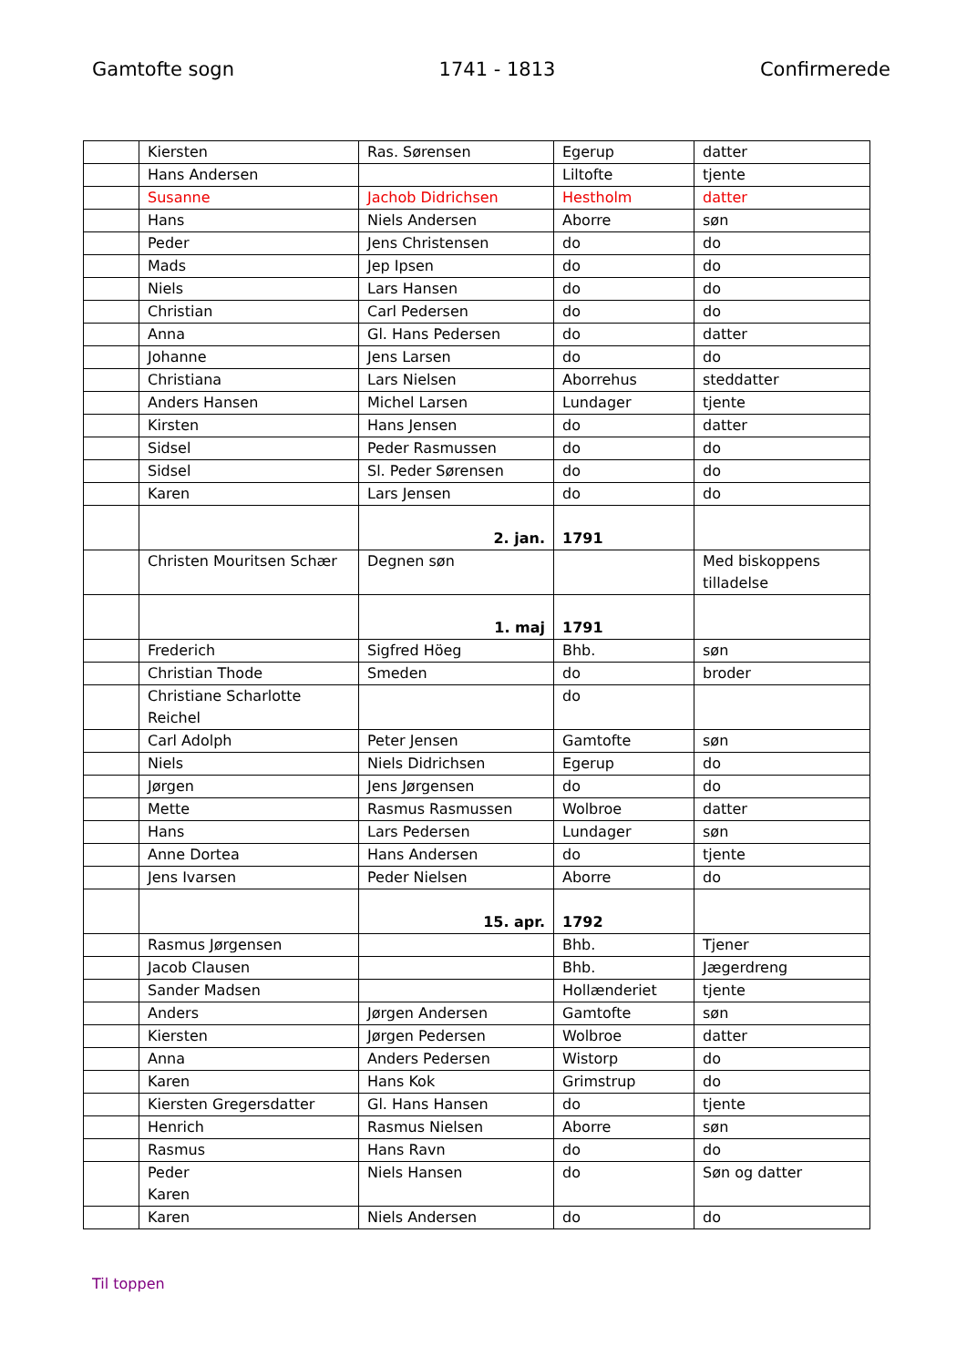Gamtofte sogn 1741 - 1813 Confirmerede
| | Kiersten | Ras. Sørensen | Egerup | datter |
| | Hans Andersen | | Liltofte | tjente |
| | Susanne | Jachob Didrichsen | Hestholm | datter |
| | Hans | Niels Andersen | Aborre | søn |
| | Peder | Jens Christensen | do | do |
| | Mads | Jep Ipsen | do | do |
| | Niels | Lars Hansen | do | do |
| | Christian | Carl Pedersen | do | do |
| | Anna | Gl. Hans Pedersen | do | datter |
| | Johanne | Jens Larsen | do | do |
| | Christiana | Lars Nielsen | Aborrehus | steddatter |
| | Anders Hansen | Michel Larsen | Lundager | tjente |
| | Kirsten | Hans Jensen | do | datter |
| | Sidsel | Peder Rasmussen | do | do |
| | Sidsel | Sl. Peder Sørensen | do | do |
| | Karen | Lars Jensen | do | do |
| | | 2. jan. | 1791 | |
| | Christen Mouritsen Schær | Degnen søn | | Med biskoppens tilladelse |
| | | 1. maj | 1791 | |
| | Frederich | Sigfred Höeg | Bhb. | søn |
| | Christian Thode | Smeden | do | broder |
| | Christiane Scharlotte Reichel | | do | |
| | Carl Adolph | Peter Jensen | Gamtofte | søn |
| | Niels | Niels Didrichsen | Egerup | do |
| | Jørgen | Jens Jørgensen | do | do |
| | Mette | Rasmus Rasmussen | Wolbroe | datter |
| | Hans | Lars Pedersen | Lundager | søn |
| | Anne Dortea | Hans Andersen | do | tjente |
| | Jens Ivarsen | Peder Nielsen | Aborre | do |
| | | 15. apr. | 1792 | |
| | Rasmus Jørgensen | | Bhb. | Tjener |
| | Jacob Clausen | | Bhb. | Jægerdreng |
| | Sander Madsen | | Hollænderiet | tjente |
| | Anders | Jørgen Andersen | Gamtofte | søn |
| | Kiersten | Jørgen Pedersen | Wolbroe | datter |
| | Anna | Anders Pedersen | Wistorp | do |
| | Karen | Hans Kok | Grimstrup | do |
| | Kiersten Gregersdatter | Gl. Hans Hansen | do | tjente |
| | Henrich | Rasmus Nielsen | Aborre | søn |
| | Rasmus | Hans Ravn | do | do |
| | Peder Karen | Niels Hansen | do | Søn og datter |
| | Karen | Niels Andersen | do | do |
Til toppen